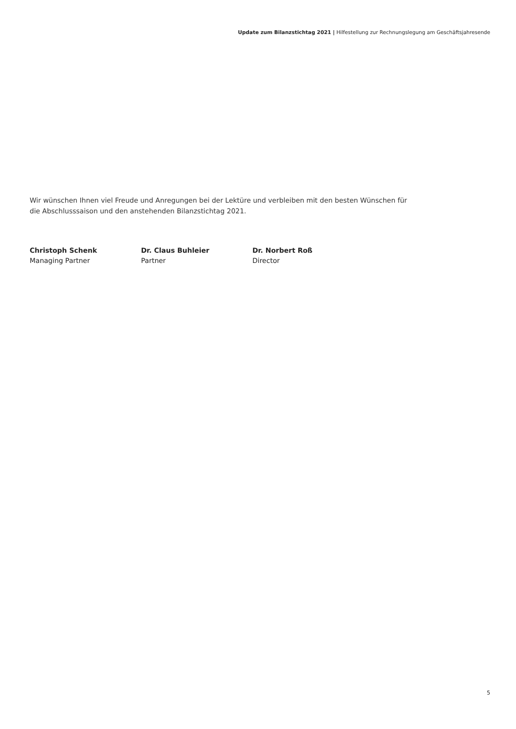Update zum Bilanzstichtag 2021 | Hilfestellung zur Rechnungslegung am Geschäftsjahresende
Wir wünschen Ihnen viel Freude und Anregungen bei der Lektüre und verbleiben mit den besten Wünschen für die Abschlusssaison und den anstehenden Bilanzstichtag 2021.
Christoph Schenk
Managing Partner
Dr. Claus Buhleier
Partner
Dr. Norbert Roß
Director
5